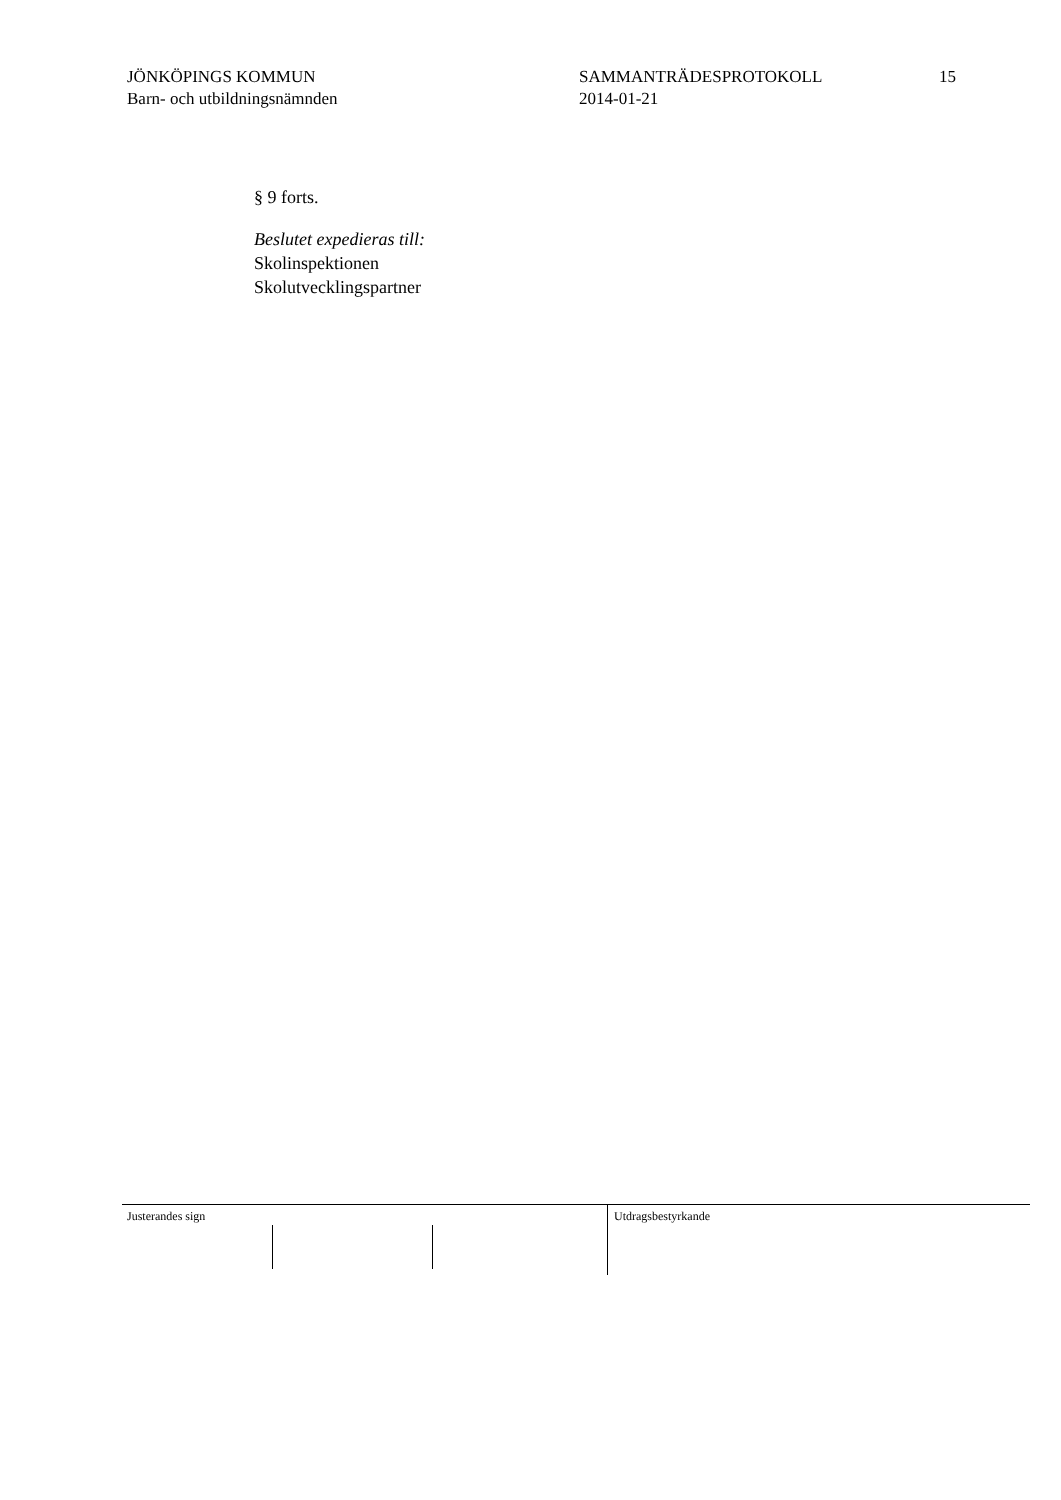JÖNKÖPINGS KOMMUN
Barn- och utbildningsnämnden
SAMMANTRÄDESPROTOKOLL
2014-01-21
15
§ 9 forts.
Beslutet expedieras till:
Skolinspektionen
Skolutvecklingspartner
Justerandes sign Utdragsbestyrkande